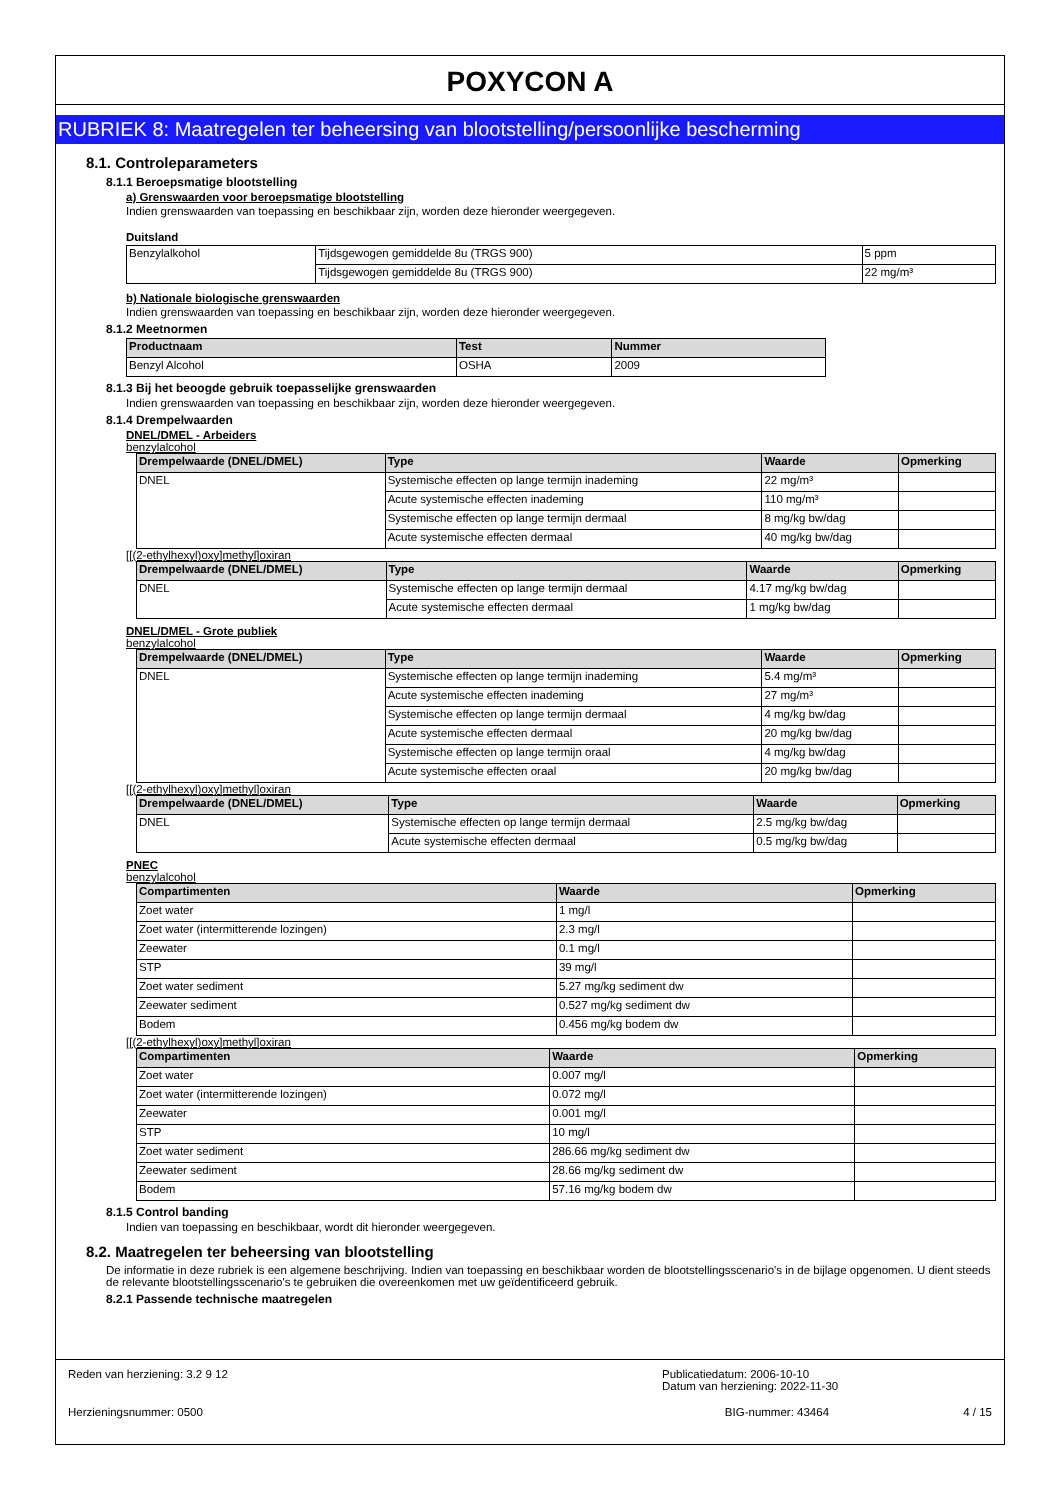POXYCON A
RUBRIEK 8: Maatregelen ter beheersing van blootstelling/persoonlijke bescherming
8.1. Controleparameters
8.1.1 Beroepsmatige blootstelling
a) Grenswaarden voor beroepsmatige blootstelling
Indien grenswaarden van toepassing en beschikbaar zijn, worden deze hieronder weergegeven.
Duitsland
| Benzylalkohol | Tijdsgewogen gemiddelde 8u (TRGS 900) | 5 ppm |
| | Tijdsgewogen gemiddelde 8u (TRGS 900) | 22 mg/m³ |
b) Nationale biologische grenswaarden
Indien grenswaarden van toepassing en beschikbaar zijn, worden deze hieronder weergegeven.
8.1.2 Meetnormen
| Productnaam | Test | Nummer |
| --- | --- | --- |
| Benzyl Alcohol | OSHA | 2009 |
8.1.3 Bij het beoogde gebruik toepasselijke grenswaarden
Indien grenswaarden van toepassing en beschikbaar zijn, worden deze hieronder weergegeven.
8.1.4 Drempelwaarden
DNEL/DMEL - Arbeiders
benzylalcohol
| Drempelwaarde (DNEL/DMEL) | Type | Waarde | Opmerking |
| --- | --- | --- | --- |
| DNEL | Systemische effecten op lange termijn inademing | 22 mg/m³ | |
| | Acute systemische effecten inademing | 110 mg/m³ | |
| | Systemische effecten op lange termijn dermaal | 8 mg/kg bw/dag | |
| | Acute systemische effecten dermaal | 40 mg/kg bw/dag | |
[[(2-ethylhexyl)oxy]methyl]oxiran
| Drempelwaarde (DNEL/DMEL) | Type | Waarde | Opmerking |
| --- | --- | --- | --- |
| DNEL | Systemische effecten op lange termijn dermaal | 4.17 mg/kg bw/dag | |
| | Acute systemische effecten dermaal | 1 mg/kg bw/dag | |
DNEL/DMEL - Grote publiek
benzylalcohol
| Drempelwaarde (DNEL/DMEL) | Type | Waarde | Opmerking |
| --- | --- | --- | --- |
| DNEL | Systemische effecten op lange termijn inademing | 5.4 mg/m³ | |
| | Acute systemische effecten inademing | 27 mg/m³ | |
| | Systemische effecten op lange termijn dermaal | 4 mg/kg bw/dag | |
| | Acute systemische effecten dermaal | 20 mg/kg bw/dag | |
| | Systemische effecten op lange termijn oraal | 4 mg/kg bw/dag | |
| | Acute systemische effecten oraal | 20 mg/kg bw/dag | |
[[(2-ethylhexyl)oxy]methyl]oxiran
| Drempelwaarde (DNEL/DMEL) | Type | Waarde | Opmerking |
| --- | --- | --- | --- |
| DNEL | Systemische effecten op lange termijn dermaal | 2.5 mg/kg bw/dag | |
| | Acute systemische effecten dermaal | 0.5 mg/kg bw/dag | |
PNEC
benzylalcohol
| Compartimenten | Waarde | Opmerking |
| --- | --- | --- |
| Zoet water | 1 mg/l | |
| Zoet water (intermitterende lozingen) | 2.3 mg/l | |
| Zeewater | 0.1 mg/l | |
| STP | 39 mg/l | |
| Zoet water sediment | 5.27 mg/kg sediment dw | |
| Zeewater sediment | 0.527 mg/kg sediment dw | |
| Bodem | 0.456 mg/kg bodem dw | |
[[(2-ethylhexyl)oxy]methyl]oxiran
| Compartimenten | Waarde | Opmerking |
| --- | --- | --- |
| Zoet water | 0.007 mg/l | |
| Zoet water (intermitterende lozingen) | 0.072 mg/l | |
| Zeewater | 0.001 mg/l | |
| STP | 10 mg/l | |
| Zoet water sediment | 286.66 mg/kg sediment dw | |
| Zeewater sediment | 28.66 mg/kg sediment dw | |
| Bodem | 57.16 mg/kg bodem dw | |
8.1.5 Control banding
Indien van toepassing en beschikbaar, wordt dit hieronder weergegeven.
8.2. Maatregelen ter beheersing van blootstelling
De informatie in deze rubriek is een algemene beschrijving. Indien van toepassing en beschikbaar worden de blootstellingsscenario's in de bijlage opgenomen. U dient steeds de relevante blootstellingsscenario's te gebruiken die overeenkomen met uw geïdentificeerd gebruik.
8.2.1 Passende technische maatregelen
Reden van herziening: 3.2 9 12 Publicatiedatum: 2006-10-10
Datum van herziening: 2022-11-30
Herzieningsnummer: 0500 BIG-nummer: 43464 4 / 15